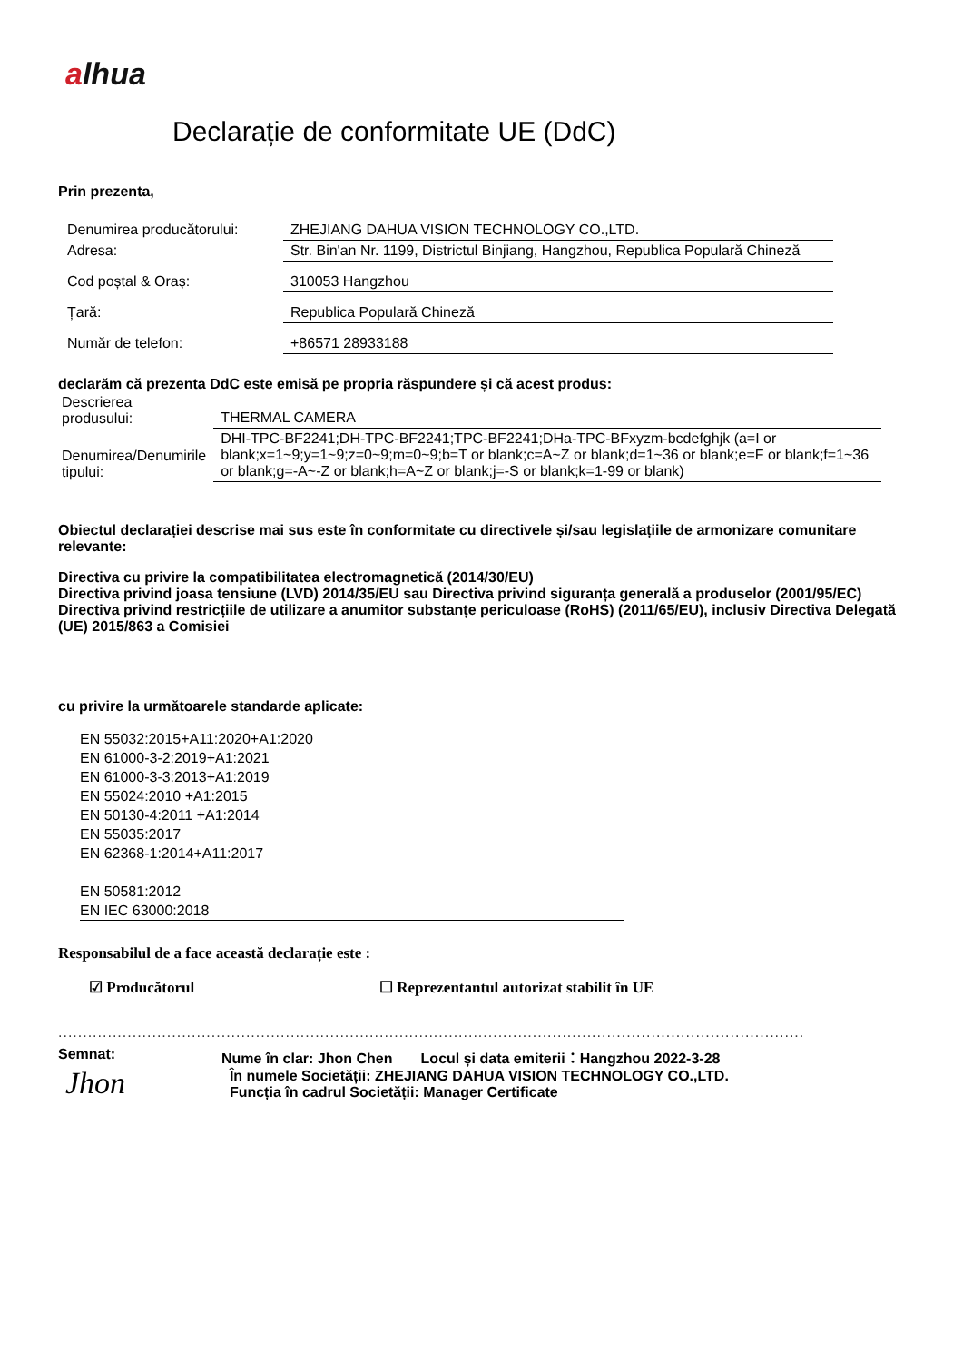alhua
Declarație de conformitate UE (DdC)
Prin prezenta,
| Denumirea producătorului: | ZHEJIANG DAHUA VISION TECHNOLOGY CO.,LTD. |
| Adresa: | Str. Bin'an Nr. 1199, Districtul Binjiang, Hangzhou, Republica Populară Chineză |
| Cod poștal & Oraș: | 310053 Hangzhou |
| Țară: | Republica Populară Chineză |
| Număr de telefon: | +86571 28933188 |
declarăm că prezenta DdC este emisă pe propria răspundere și că acest produs:
| Descrierea produsului: | THERMAL CAMERA |
| Denumirea/Denumirile tipului: | DHI-TPC-BF2241;DH-TPC-BF2241;TPC-BF2241;DHa-TPC-BFxyzm-bcdefghjk (a=I or blank;x=1~9;y=1~9;z=0~9;m=0~9;b=T or blank;c=A~Z or blank;d=1~36 or blank;e=F or blank;f=1~36 or blank;g=-A~-Z or blank;h=A~Z or blank;j=-S or blank;k=1-99 or blank) |
Obiectul declarației descrise mai sus este în conformitate cu directivele și/sau legislațiile de armonizare comunitare relevante:
Directiva cu privire la compatibilitatea electromagnetică (2014/30/EU)
Directiva privind joasa tensiune (LVD) 2014/35/EU sau Directiva privind siguranța generală a produselor (2001/95/EC)
Directiva privind restricțiile de utilizare a anumitor substanțe periculoase (RoHS) (2011/65/EU), inclusiv Directiva Delegată (UE) 2015/863 a Comisiei
cu privire la următoarele standarde aplicate:
EN 55032:2015+A11:2020+A1:2020
EN 61000-3-2:2019+A1:2021
EN 61000-3-3:2013+A1:2019
EN 55024:2010 +A1:2015
EN 50130-4:2011 +A1:2014
EN 55035:2017
EN 62368-1:2014+A11:2017
EN 50581:2012
EN IEC 63000:2018
Responsabilul de a face această declarație este :
☑ Producătorul ☐ Reprezentantul autorizat stabilit în UE
.......................................................................................................................................................
Semnat:
Jhon
Nume în clar: Jhon Chen Locul și data emiterii：Hangzhou 2022-3-28
În numele Societății: ZHEJIANG DAHUA VISION TECHNOLOGY CO.,LTD.
Funcția în cadrul Societății: Manager Certificate